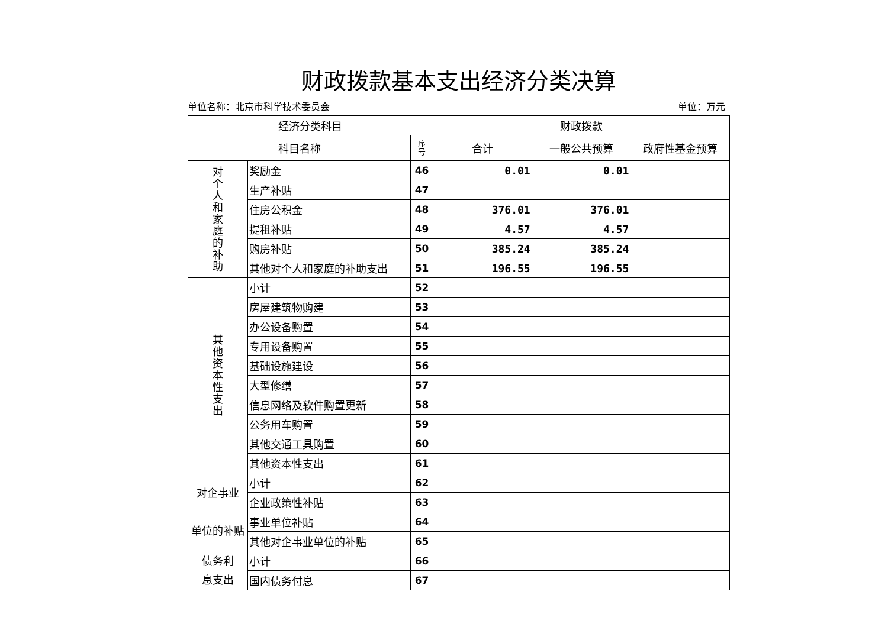财政拨款基本支出经济分类决算
单位名称：北京市科学技术委员会 单位：万元
| 经济分类科目 | | | 财政拨款 | | |
| --- | --- | --- | --- | --- | --- |
| 科目名称 | | 序 号 | 合计 | 一般公共预算 | 政府性基金预算 |
| 对 个 人 和 家 庭 的 补 助 | 奖励金 | 46 | 0.01 | 0.01 | |
| | 生产补贴 | 47 | | | |
| | 住房公积金 | 48 | 376.01 | 376.01 | |
| | 提租补贴 | 49 | 4.57 | 4.57 | |
| | 购房补贴 | 50 | 385.24 | 385.24 | |
| | 其他对个人和家庭的补助支出 | 51 | 196.55 | 196.55 | |
| 其 他 资 本 性 支 出 | 小计 | 52 | | | |
| | 房屋建筑物购建 | 53 | | | |
| | 办公设备购置 | 54 | | | |
| | 专用设备购置 | 55 | | | |
| | 基础设施建设 | 56 | | | |
| | 大型修缮 | 57 | | | |
| | 信息网络及软件购置更新 | 58 | | | |
| | 公务用车购置 | 59 | | | |
| | 其他交通工具购置 | 60 | | | |
| | 其他资本性支出 | 61 | | | |
| 对企事业 单位的补贴 | 小计 | 62 | | | |
| | 企业政策性补贴 | 63 | | | |
| | 事业单位补贴 | 64 | | | |
| | 其他对企事业单位的补贴 | 65 | | | |
| 债务利 息支出 | 小计 | 66 | | | |
| | 国内债务付息 | 67 | | | |